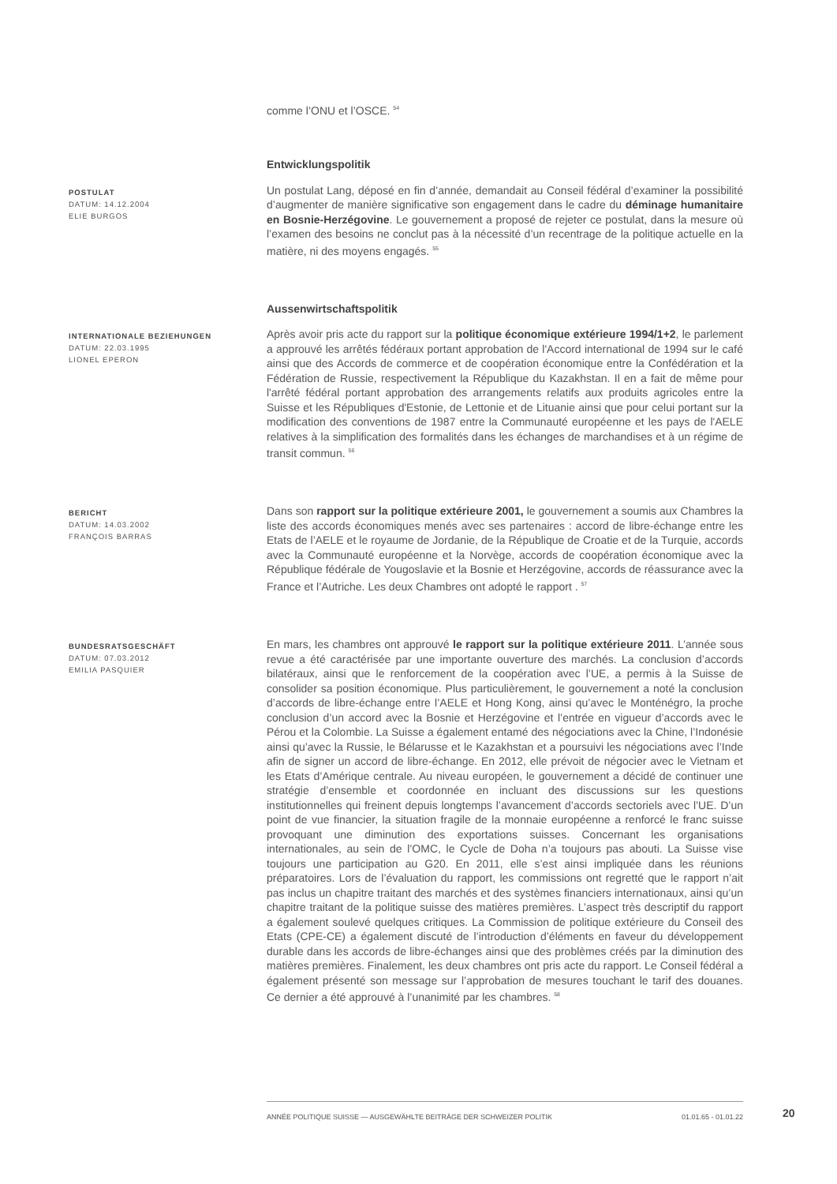comme l’ONU et l’OSCE. <sup>54</sup>
Entwicklungspolitik
POSTULAT
DATUM: 14.12.2004
ELIE BURGOS
Un postulat Lang, déposé en fin d’année, demandait au Conseil fédéral d’examiner la possibilité d’augmenter de manière significative son engagement dans le cadre du déminage humanitaire en Bosnie-Herzégovine. Le gouvernement a proposé de rejeter ce postulat, dans la mesure où l’examen des besoins ne conclut pas à la nécessité d’un recentrage de la politique actuelle en la matière, ni des moyens engagés. <sup>55</sup>
Aussenwirtschaftspolitik
INTERNATIONALE BEZIEHUNGEN
DATUM: 22.03.1995
LIONEL EPERON
Après avoir pris acte du rapport sur la politique économique extérieure 1994/1+2, le parlement a approuvé les arrêtés fédéraux portant approbation de l'Accord international de 1994 sur le café ainsi que des Accords de commerce et de coopération économique entre la Confédération et la Fédération de Russie, respectivement la République du Kazakhstan. Il en a fait de même pour l'arrêté fédéral portant approbation des arrangements relatifs aux produits agricoles entre la Suisse et les Républiques d'Estonie, de Lettonie et de Lituanie ainsi que pour celui portant sur la modification des conventions de 1987 entre la Communauté européenne et les pays de l'AELE relatives à la simplification des formalités dans les échanges de marchandises et à un régime de transit commun. <sup>56</sup>
BERICHT
DATUM: 14.03.2002
FRANÇOIS BARRAS
Dans son rapport sur la politique extérieure 2001, le gouvernement a soumis aux Chambres la liste des accords économiques menés avec ses partenaires : accord de libre-échange entre les Etats de l’AELE et le royaume de Jordanie, de la République de Croatie et de la Turquie, accords avec la Communauté européenne et la Norvège, accords de coopération économique avec la République fédérale de Yougoslavie et la Bosnie et Herzégovine, accords de réassurance avec la France et l’Autriche. Les deux Chambres ont adopté le rapport . <sup>57</sup>
BUNDESRATSGESCHÄFT
DATUM: 07.03.2012
EMILIA PASQUIER
En mars, les chambres ont approuvé le rapport sur la politique extérieure 2011. L’année sous revue a été caractérisée par une importante ouverture des marchés. La conclusion d’accords bilatéraux, ainsi que le renforcement de la coopération avec l’UE, a permis à la Suisse de consolider sa position économique. Plus particulièrement, le gouvernement a noté la conclusion d’accords de libre-échange entre l’AELE et Hong Kong, ainsi qu’avec le Monténégro, la proche conclusion d’un accord avec la Bosnie et Herzégovine et l’entrée en vigueur d’accords avec le Pérou et la Colombie. La Suisse a également entamé des négociations avec la Chine, l’Indonésie ainsi qu’avec la Russie, le Bélarusse et le Kazakhstan et a poursuivi les négociations avec l’Inde afin de signer un accord de libre-échange. En 2012, elle prévoit de négocier avec le Vietnam et les Etats d’Amérique centrale. Au niveau européen, le gouvernement a décidé de continuer une stratégie d’ensemble et coordonnée en incluant des discussions sur les questions institutionnelles qui freinent depuis longtemps l’avancement d’accords sectoriels avec l’UE. D’un point de vue financier, la situation fragile de la monnaie européenne a renforcé le franc suisse provoquant une diminution des exportations suisses. Concernant les organisations internationales, au sein de l’OMC, le Cycle de Doha n’a toujours pas abouti. La Suisse vise toujours une participation au G20. En 2011, elle s’est ainsi impliquée dans les réunions préparatoires. Lors de l’évaluation du rapport, les commissions ont regretté que le rapport n’ait pas inclus un chapitre traitant des marchés et des systèmes financiers internationaux, ainsi qu’un chapitre traitant de la politique suisse des matières premières. L’aspect très descriptif du rapport a également soulevé quelques critiques. La Commission de politique extérieure du Conseil des Etats (CPE-CE) a également discuté de l’introduction d’éléments en faveur du développement durable dans les accords de libre-échanges ainsi que des problèmes créés par la diminution des matières premières. Finalement, les deux chambres ont pris acte du rapport. Le Conseil fédéral a également présenté son message sur l’approbation de mesures touchant le tarif des douanes. Ce dernier a été approuvé à l’unanimité par les chambres. <sup>58</sup>
ANNÉE POLITIQUE SUISSE — AUSGEWÄHLTE BEITRÄGE DER SCHWEIZER POLITIK 01.01.65 - 01.01.22
20